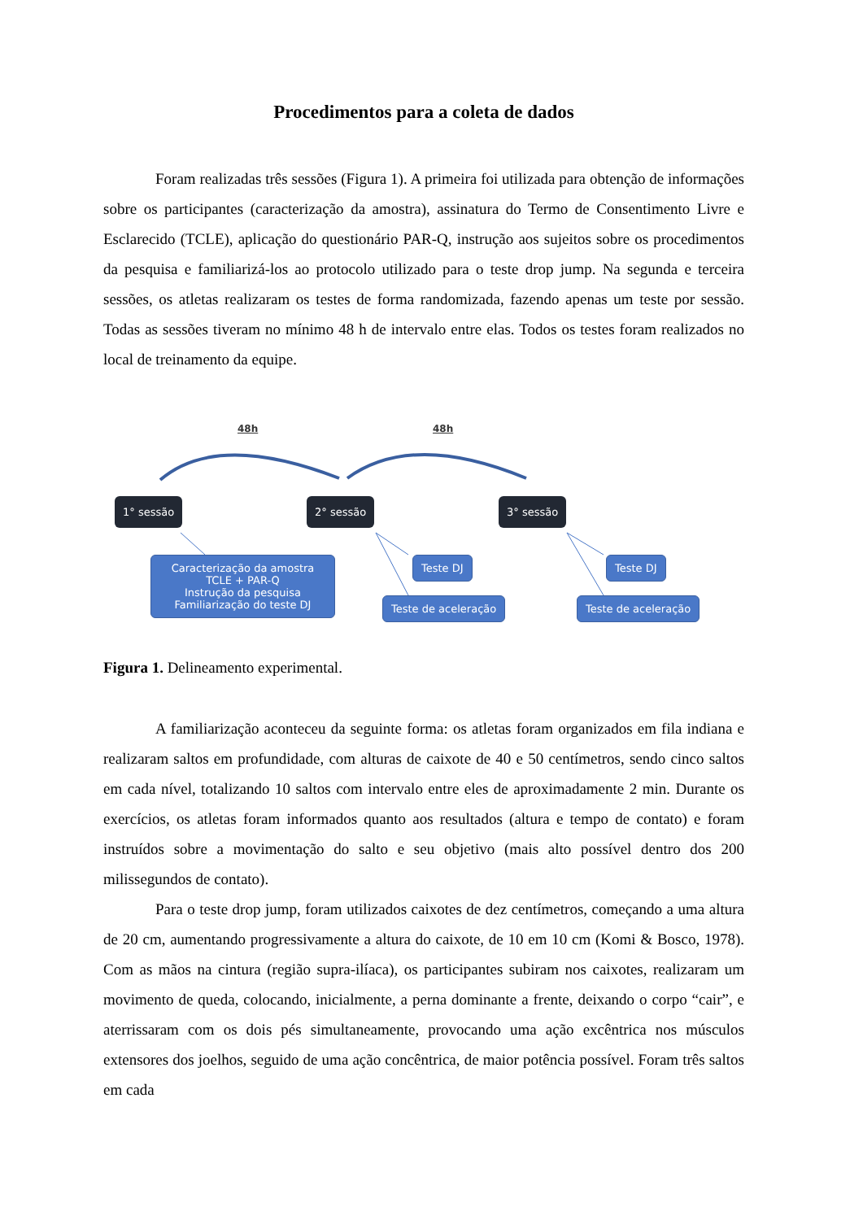Procedimentos para a coleta de dados
Foram realizadas três sessões (Figura 1). A primeira foi utilizada para obtenção de informações sobre os participantes (caracterização da amostra), assinatura do Termo de Consentimento Livre e Esclarecido (TCLE), aplicação do questionário PAR-Q, instrução aos sujeitos sobre os procedimentos da pesquisa e familiarizá-los ao protocolo utilizado para o teste drop jump. Na segunda e terceira sessões, os atletas realizaram os testes de forma randomizada, fazendo apenas um teste por sessão. Todas as sessões tiveram no mínimo 48 h de intervalo entre elas. Todos os testes foram realizados no local de treinamento da equipe.
48h 48h
1° sessão 2° sessão 3° sessão
Caracterização da amostra
TCLE + PAR-Q
Instrução da pesquisa
Familiarização do teste DJ
Teste DJ
Teste de aceleração
Teste DJ
Teste de aceleração
Figura 1. Delineamento experimental.
A familiarização aconteceu da seguinte forma: os atletas foram organizados em fila indiana e realizaram saltos em profundidade, com alturas de caixote de 40 e 50 centímetros, sendo cinco saltos em cada nível, totalizando 10 saltos com intervalo entre eles de aproximadamente 2 min. Durante os exercícios, os atletas foram informados quanto aos resultados (altura e tempo de contato) e foram instruídos sobre a movimentação do salto e seu objetivo (mais alto possível dentro dos 200 milissegundos de contato).
Para o teste drop jump, foram utilizados caixotes de dez centímetros, começando a uma altura de 20 cm, aumentando progressivamente a altura do caixote, de 10 em 10 cm (Komi & Bosco, 1978). Com as mãos na cintura (região supra-ilíaca), os participantes subiram nos caixotes, realizaram um movimento de queda, colocando, inicialmente, a perna dominante a frente, deixando o corpo “cair”, e aterrissaram com os dois pés simultaneamente, provocando uma ação excêntrica nos músculos extensores dos joelhos, seguido de uma ação concêntrica, de maior potência possível. Foram três saltos em cada